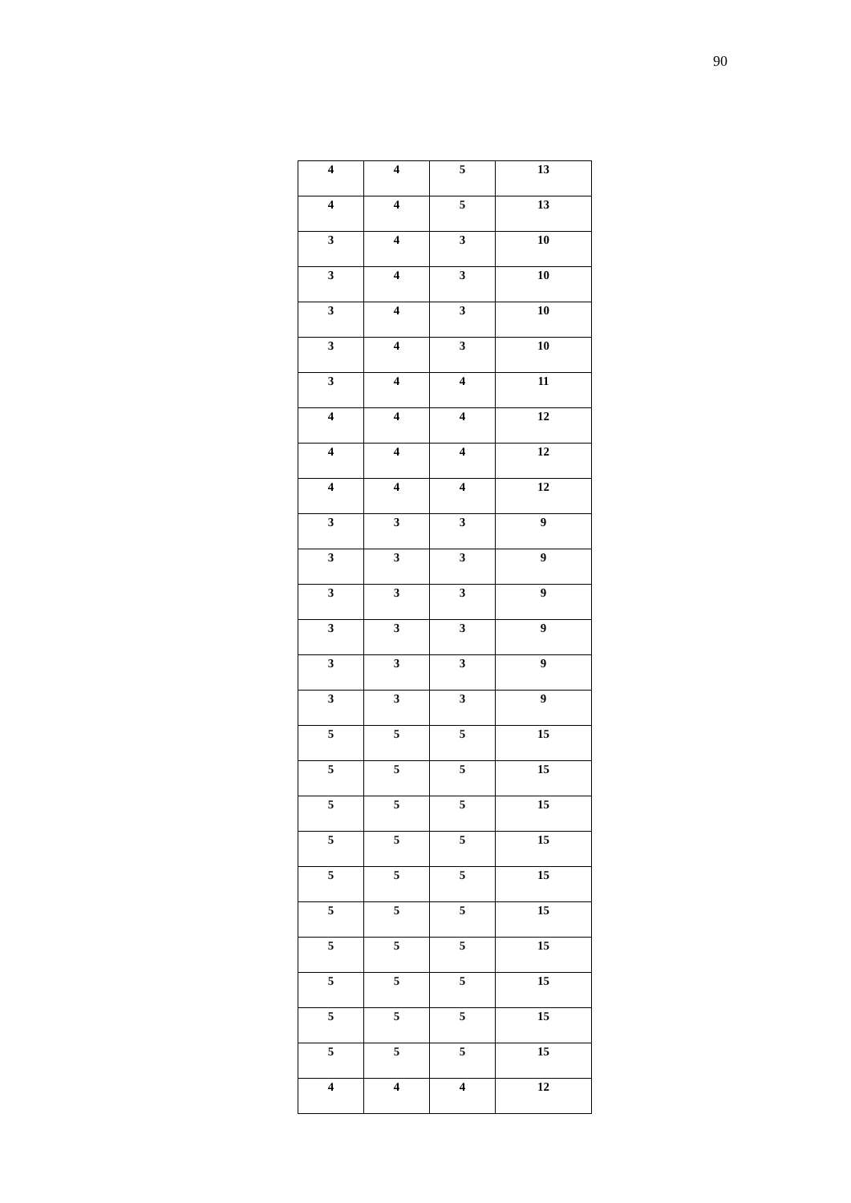90
| 4 | 4 | 5 | 13 |
| 4 | 4 | 5 | 13 |
| 3 | 4 | 3 | 10 |
| 3 | 4 | 3 | 10 |
| 3 | 4 | 3 | 10 |
| 3 | 4 | 3 | 10 |
| 3 | 4 | 4 | 11 |
| 4 | 4 | 4 | 12 |
| 4 | 4 | 4 | 12 |
| 4 | 4 | 4 | 12 |
| 3 | 3 | 3 | 9 |
| 3 | 3 | 3 | 9 |
| 3 | 3 | 3 | 9 |
| 3 | 3 | 3 | 9 |
| 3 | 3 | 3 | 9 |
| 3 | 3 | 3 | 9 |
| 5 | 5 | 5 | 15 |
| 5 | 5 | 5 | 15 |
| 5 | 5 | 5 | 15 |
| 5 | 5 | 5 | 15 |
| 5 | 5 | 5 | 15 |
| 5 | 5 | 5 | 15 |
| 5 | 5 | 5 | 15 |
| 5 | 5 | 5 | 15 |
| 5 | 5 | 5 | 15 |
| 5 | 5 | 5 | 15 |
| 4 | 4 | 4 | 12 |